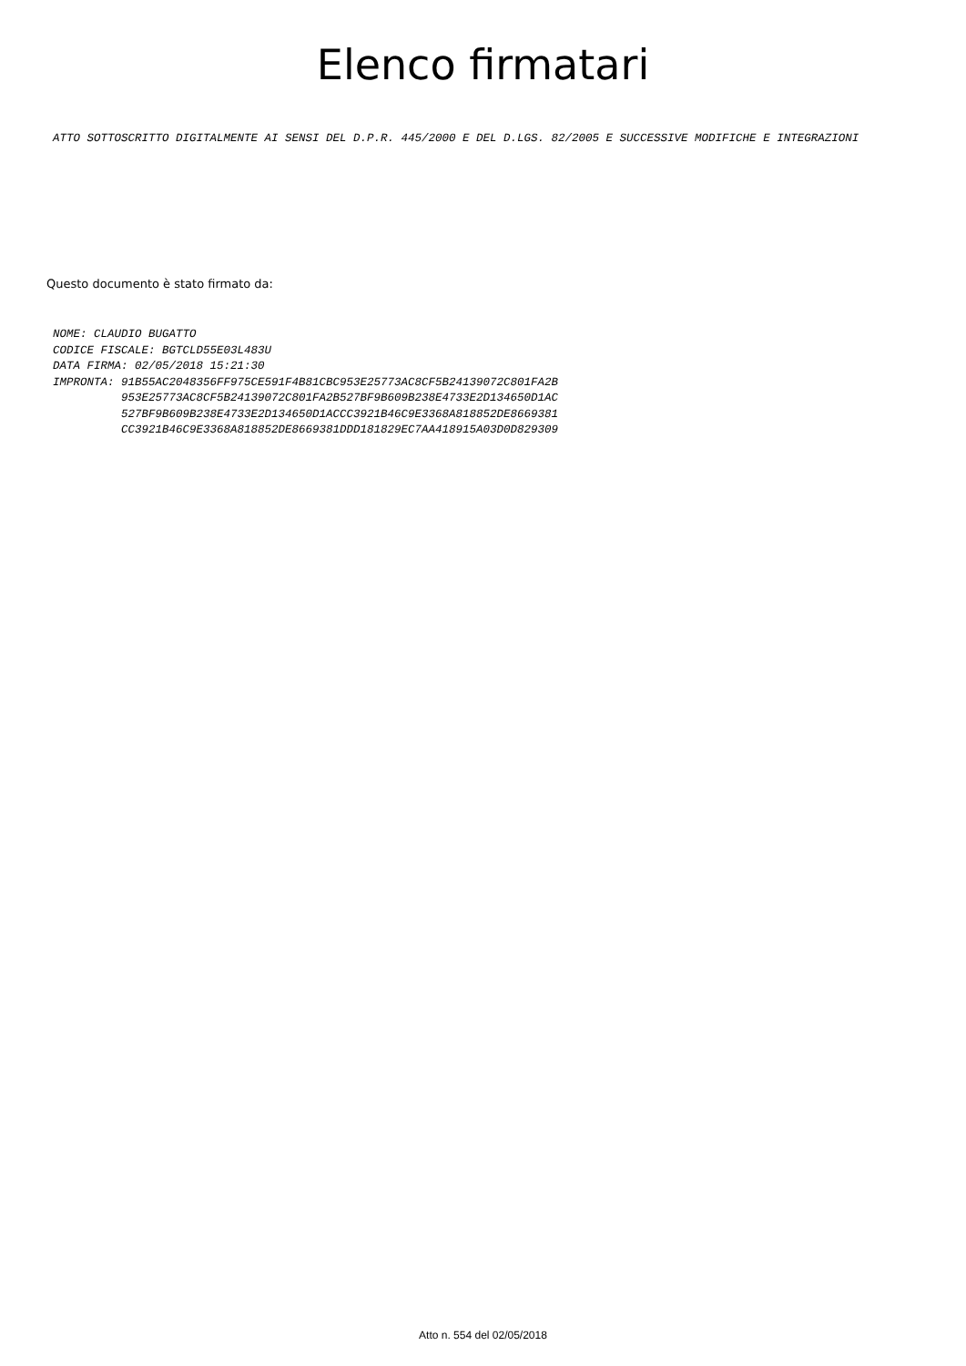Elenco firmatari
ATTO SOTTOSCRITTO DIGITALMENTE AI SENSI DEL D.P.R. 445/2000 E DEL D.LGS. 82/2005 E SUCCESSIVE MODIFICHE E INTEGRAZIONI
Questo documento è stato firmato da:
NOME: CLAUDIO BUGATTO CODICE FISCALE: BGTCLD55E03L483U DATA FIRMA: 02/05/2018 15:21:30 IMPRONTA: 91B55AC2048356FF975CE591F4B81CBC953E25773AC8CF5B24139072C801FA2B 953E25773AC8CF5B24139072C801FA2B527BF9B609B238E4733E2D134650D1AC 527BF9B609B238E4733E2D134650D1ACCC3921B46C9E3368A818852DE8669381 CC3921B46C9E3368A818852DE8669381DDD181829EC7AA418915A03D0D829309
Atto n. 554 del 02/05/2018